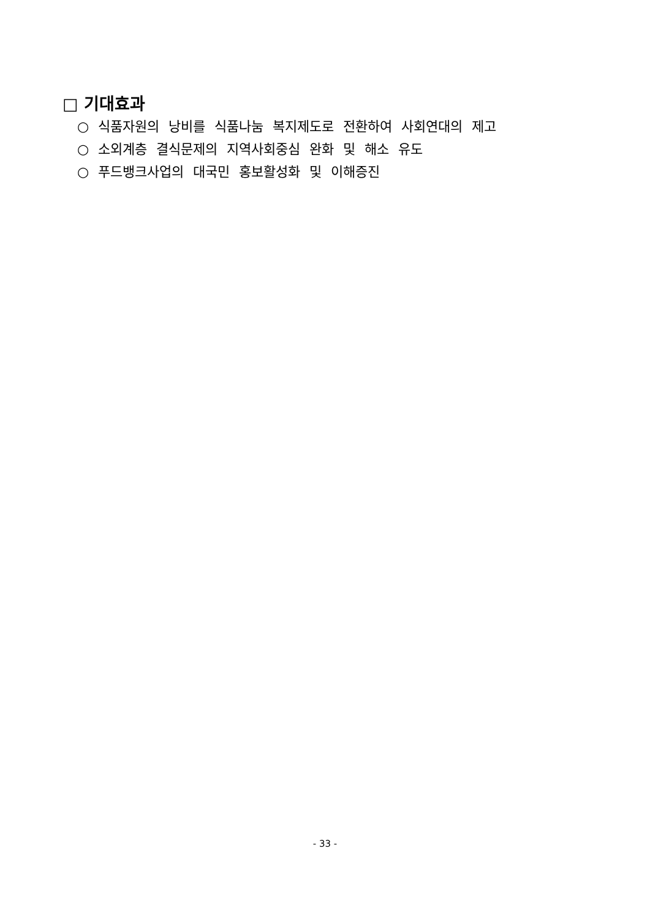□ 기대효과
○ 식품자원의 낭비를 식품나눔 복지제도로 전환하여 사회연대의 제고
○ 소외계층 결식문제의 지역사회중심 완화 및 해소 유도
○ 푸드뱅크사업의 대국민 홍보활성화 및 이해증진
- 33 -